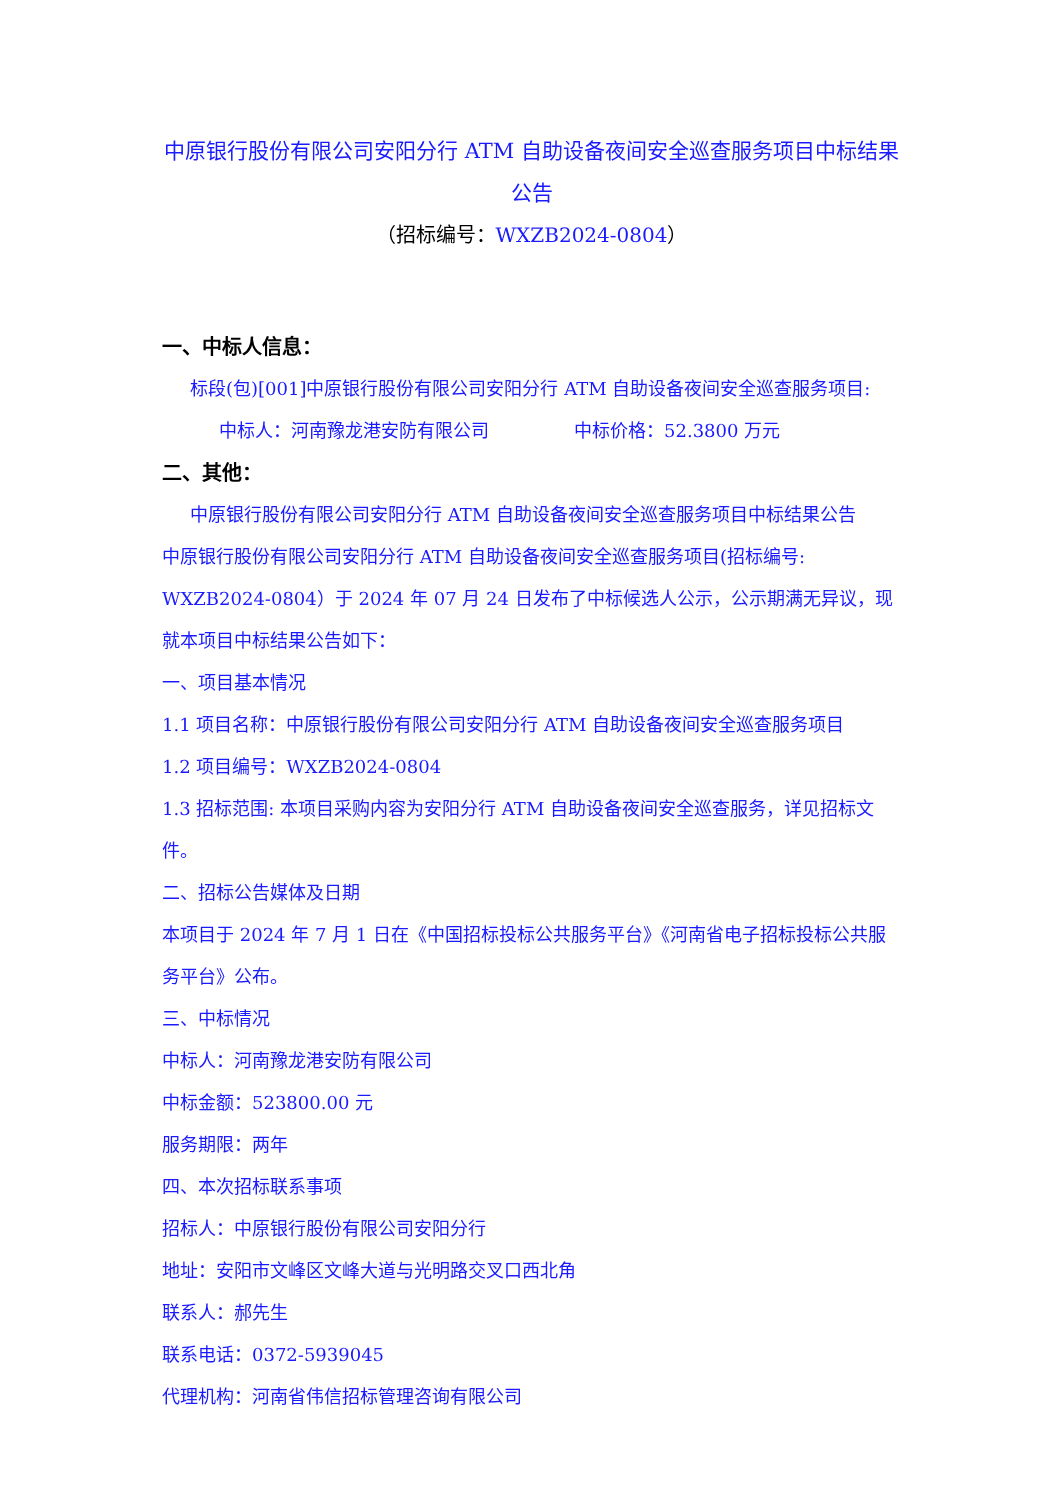中原银行股份有限公司安阳分行 ATM 自助设备夜间安全巡查服务项目中标结果
公告
（招标编号：WXZB2024-0804）
一、中标人信息：
标段(包)[001]中原银行股份有限公司安阳分行 ATM 自助设备夜间安全巡查服务项目:
中标人：河南豫龙港安防有限公司 中标价格：52.3800 万元
二、其他：
中原银行股份有限公司安阳分行 ATM 自助设备夜间安全巡查服务项目中标结果公告
中原银行股份有限公司安阳分行 ATM 自助设备夜间安全巡查服务项目(招标编号: WXZB2024-0804）于 2024 年 07 月 24 日发布了中标候选人公示，公示期满无异议，现就本项目中标结果公告如下：
一、项目基本情况
1.1 项目名称：中原银行股份有限公司安阳分行 ATM 自助设备夜间安全巡查服务项目
1.2 项目编号：WXZB2024-0804
1.3 招标范围: 本项目采购内容为安阳分行 ATM 自助设备夜间安全巡查服务，详见招标文件。
二、招标公告媒体及日期
本项目于 2024 年 7 月 1 日在《中国招标投标公共服务平台》《河南省电子招标投标公共服务平台》公布。
三、中标情况
中标人：河南豫龙港安防有限公司
中标金额：523800.00 元
服务期限：两年
四、本次招标联系事项
招标人：中原银行股份有限公司安阳分行
地址：安阳市文峰区文峰大道与光明路交叉口西北角
联系人：郝先生
联系电话：0372-5939045
代理机构：河南省伟信招标管理咨询有限公司